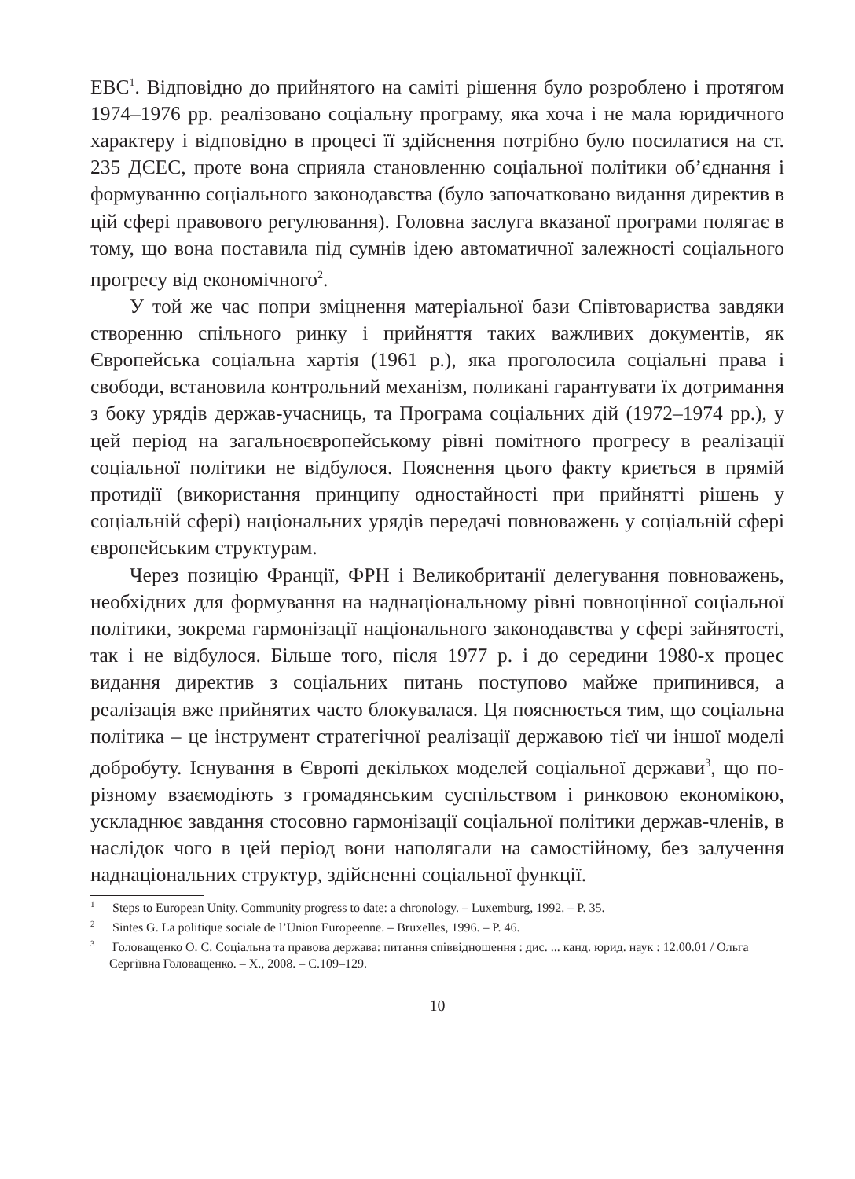ЕВС<sup>1</sup>. Відповідно до прийнятого на саміті рішення було розроблено і протягом 1974–1976 рр. реалізовано соціальну програму, яка хоча і не мала юридичного характеру і відповідно в процесі її здійснення потрібно було посилатися на ст. 235 ДЄЕС, проте вона сприяла становленню соціальної політики об’єднання і формуванню соціального законодавства (було започатковано видання директив в цій сфері правового регулювання). Головна заслуга вказаної програми полягає в тому, що вона поставила під сумнів ідею автоматичної залежності соціального прогресу від економічного<sup>2</sup>.
У той же час попри зміцнення матеріальної бази Співтовариства завдяки створенню спільного ринку і прийняття таких важливих документів, як Європейська соціальна хартія (1961 р.), яка проголосила соціальні права і свободи, встановила контрольний механізм, поликані гарантувати їх дотримання з боку урядів держав-учасниць, та Програма соціальних дій (1972–1974 рр.), у цей період на загальноєвропейському рівні помітного прогресу в реалізації соціальної політики не відбулося. Пояснення цього факту криється в прямій протидії (використання принципу одностайності при прийнятті рішень у соціальній сфері) національних урядів передачі повноважень у соціальній сфері європейським структурам.
Через позицію Франції, ФРН і Великобританії делегування повноважень, необхідних для формування на наднаціональному рівні повноцінної соціальної політики, зокрема гармонізації національного законодавства у сфері зайнятості, так і не відбулося. Більше того, після 1977 р. і до середини 1980-х процес видання директив з соціальних питань поступово майже припинився, а реалізація вже прийнятих часто блокувалася. Ця пояснюється тим, що соціальна політика – це інструмент стратегічної реалізації державою тієї чи іншої моделі добробуту. Існування в Європі декількох моделей соціальної держави<sup>3</sup>, що по-різному взаємодіють з громадянським суспільством і ринковою економікою, ускладнює завдання стосовно гармонізації соціальної політики держав-членів, в наслідок чого в цей період вони наполягали на самостійному, без залучення наднаціональних структур, здійсненні соціальної функції.
<sup>1</sup> Steps to European Unity. Community progress to date: a chronology. – Luxemburg, 1992. – P. 35.
<sup>2</sup> Sintes G. La politique sociale de l’Union Europeenne. – Bruxelles, 1996. – P. 46.
<sup>3</sup> Головащенко О. С. Соціальна та правова держава: питання співвідношення : дис. ... канд. юрид. наук : 12.00.01 / Ольга Сергіївна Головащенко. – Х., 2008. – С.109–129.
10